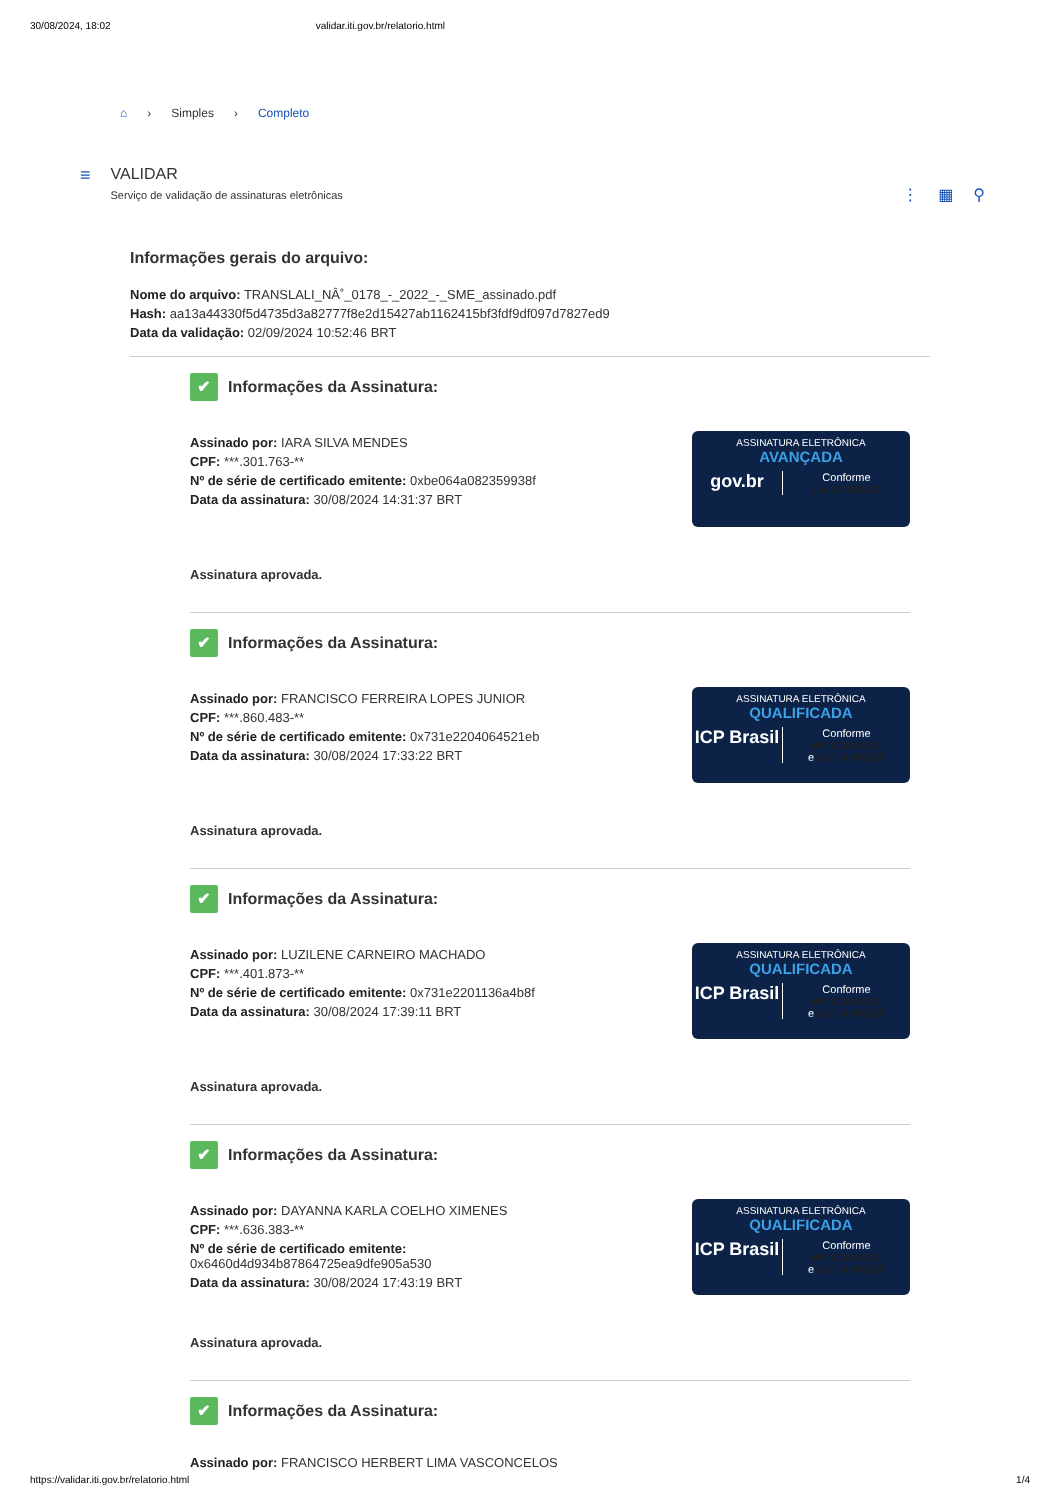30/08/2024, 18:02 validar.iti.gov.br/relatorio.html
⌂ › Simples › Completo
≡ VALIDAR
Serviço de validação de assinaturas eletrônicas
⋮ ▦ ⚲
Informações gerais do arquivo:
Nome do arquivo: TRANSLALI_NÂ˚_0178_-_2022_-_SME_assinado.pdf
Hash: aa13a44330f5d4735d3a82777f8e2d15427ab1162415bf3fdf9df097d7827ed9
Data da validação: 02/09/2024 10:52:46 BRT
✔ Informações da Assinatura:
Assinado por: IARA SILVA MENDES
CPF: ***.301.763-**
Nº de série de certificado emitente: 0xbe064a082359938f
Data da assinatura: 30/08/2024 14:31:37 BRT
ASSINATURA ELETRÔNICA
AVANÇADA
gov.br
Conforme
Lei 14.063/20
Assinatura aprovada.
✔ Informações da Assinatura:
Assinado por: FRANCISCO FERREIRA LOPES JUNIOR
CPF: ***.860.483-**
Nº de série de certificado emitente: 0x731e2204064521eb
Data da assinatura: 30/08/2024 17:33:22 BRT
ASSINATURA ELETRÔNICA
QUALIFICADA
ICP Brasil
Conforme
MP 2.200-2/01
e Lei 14.063/20
Assinatura aprovada.
✔ Informações da Assinatura:
Assinado por: LUZILENE CARNEIRO MACHADO
CPF: ***.401.873-**
Nº de série de certificado emitente: 0x731e2201136a4b8f
Data da assinatura: 30/08/2024 17:39:11 BRT
ASSINATURA ELETRÔNICA
QUALIFICADA
ICP Brasil
Conforme
MP 2.200-2/01
e Lei 14.063/20
Assinatura aprovada.
✔ Informações da Assinatura:
Assinado por: DAYANNA KARLA COELHO XIMENES
CPF: ***.636.383-**
Nº de série de certificado emitente:
0x6460d4d934b87864725ea9dfe905a530
Data da assinatura: 30/08/2024 17:43:19 BRT
ASSINATURA ELETRÔNICA
QUALIFICADA
ICP Brasil
Conforme
MP 2.200-2/01
e Lei 14.063/20
Assinatura aprovada.
✔ Informações da Assinatura:
Assinado por: FRANCISCO HERBERT LIMA VASCONCELOS
https://validar.iti.gov.br/relatorio.html 1/4